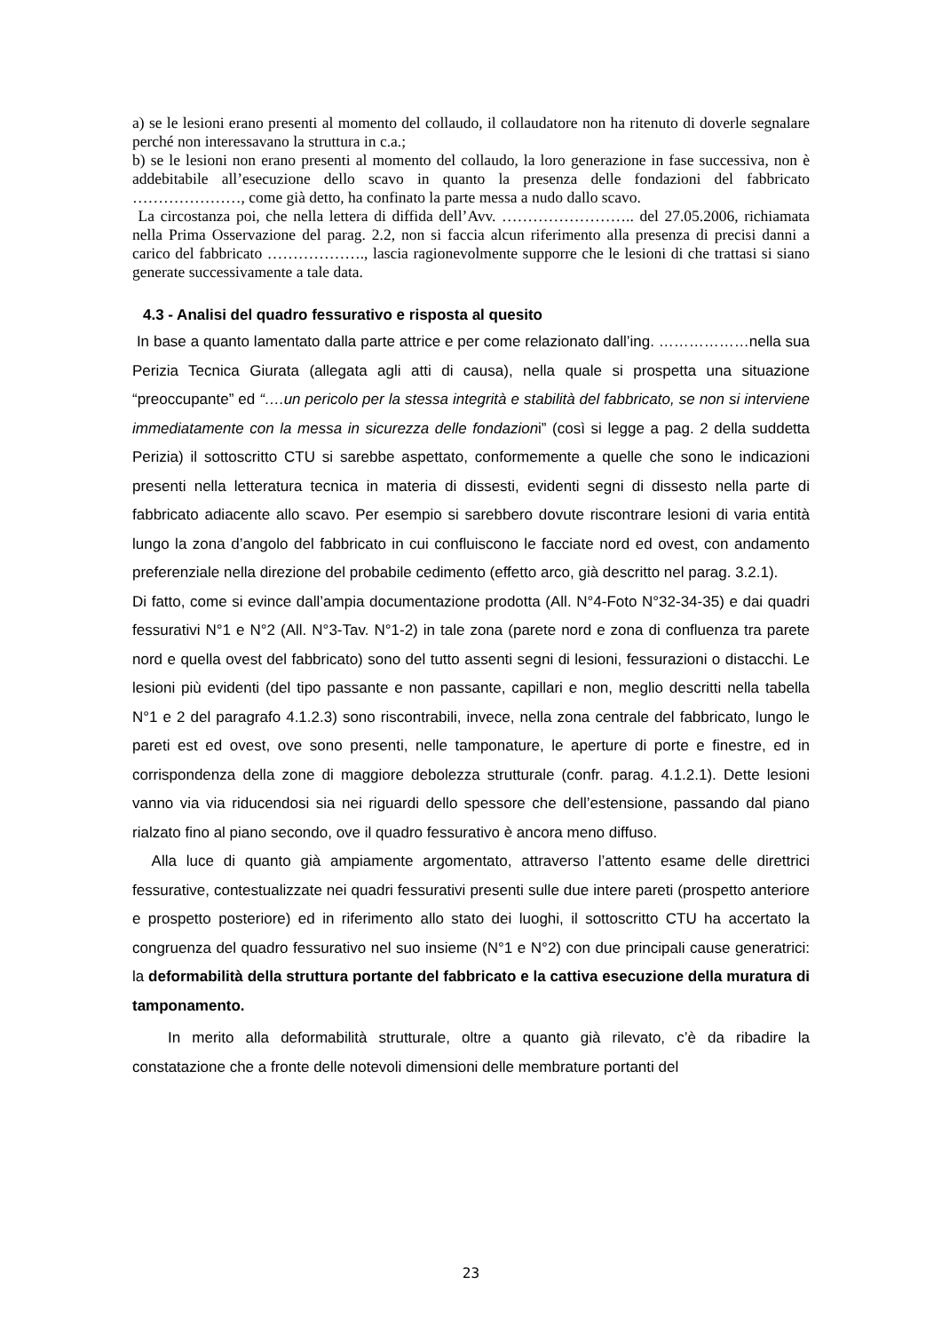a) se le lesioni erano presenti al momento del collaudo, il collaudatore non ha ritenuto di doverle segnalare perché non interessavano la struttura in c.a.;
b) se le lesioni non erano presenti al momento del collaudo, la loro generazione in fase successiva, non è addebitabile all’esecuzione dello scavo in quanto la presenza delle fondazioni del fabbricato …………………, come già detto, ha confinato la parte messa a nudo dallo scavo.
La circostanza poi, che nella lettera di diffida dell’Avv. …………………….. del 27.05.2006, richiamata nella Prima Osservazione del parag. 2.2, non si faccia alcun riferimento alla presenza di precisi danni a carico del fabbricato ………………., lascia ragionevolmente supporre che le lesioni di che trattasi si siano generate successivamente a tale data.
4.3 - Analisi del quadro fessurativo e risposta al quesito
In base a quanto lamentato dalla parte attrice e per come relazionato dall’ing. ………………nella sua Perizia Tecnica Giurata (allegata agli atti di causa), nella quale si prospetta una situazione “preoccupante” ed “….un pericolo per la stessa integrità e stabilità del fabbricato, se non si interviene immediatamente con la messa in sicurezza delle fondazioni” (così si legge a pag. 2 della suddetta Perizia) il sottoscritto CTU si sarebbe aspettato, conformemente a quelle che sono le indicazioni presenti nella letteratura tecnica in materia di dissesti, evidenti segni di dissesto nella parte di fabbricato adiacente allo scavo. Per esempio si sarebbero dovute riscontrare lesioni di varia entità lungo la zona d’angolo del fabbricato in cui confluiscono le facciate nord ed ovest, con andamento preferenziale nella direzione del probabile cedimento (effetto arco, già descritto nel parag. 3.2.1).
Di fatto, come si evince dall’ampia documentazione prodotta (All. N°4-Foto N°32-34-35) e dai quadri fessurativi N°1 e N°2 (All. N°3-Tav. N°1-2) in tale zona (parete nord e zona di confluenza tra parete nord e quella ovest del fabbricato) sono del tutto assenti segni di lesioni, fessurazioni o distacchi. Le lesioni più evidenti (del tipo passante e non passante, capillari e non, meglio descritti nella tabella N°1 e 2 del paragrafo 4.1.2.3) sono riscontrabili, invece, nella zona centrale del fabbricato, lungo le pareti est ed ovest, ove sono presenti, nelle tamponature, le aperture di porte e finestre, ed in corrispondenza della zone di maggiore debolezza strutturale (confr. parag. 4.1.2.1). Dette lesioni vanno via via riducendosi sia nei riguardi dello spessore che dell’estensione, passando dal piano rialzato fino al piano secondo, ove il quadro fessurativo è ancora meno diffuso.
Alla luce di quanto già ampiamente argomentato, attraverso l’attento esame delle direttrici fessurative, contestualizzate nei quadri fessurativi presenti sulle due intere pareti (prospetto anteriore e prospetto posteriore) ed in riferimento allo stato dei luoghi, il sottoscritto CTU ha accertato la congruenza del quadro fessurativo nel suo insieme (N°1 e N°2) con due principali cause generatrici: la deformabilità della struttura portante del fabbricato e la cattiva esecuzione della muratura di tamponamento.
In merito alla deformabilità strutturale, oltre a quanto già rilevato, c’è da ribadire la constatazione che a fronte delle notevoli dimensioni delle membrature portanti del
23